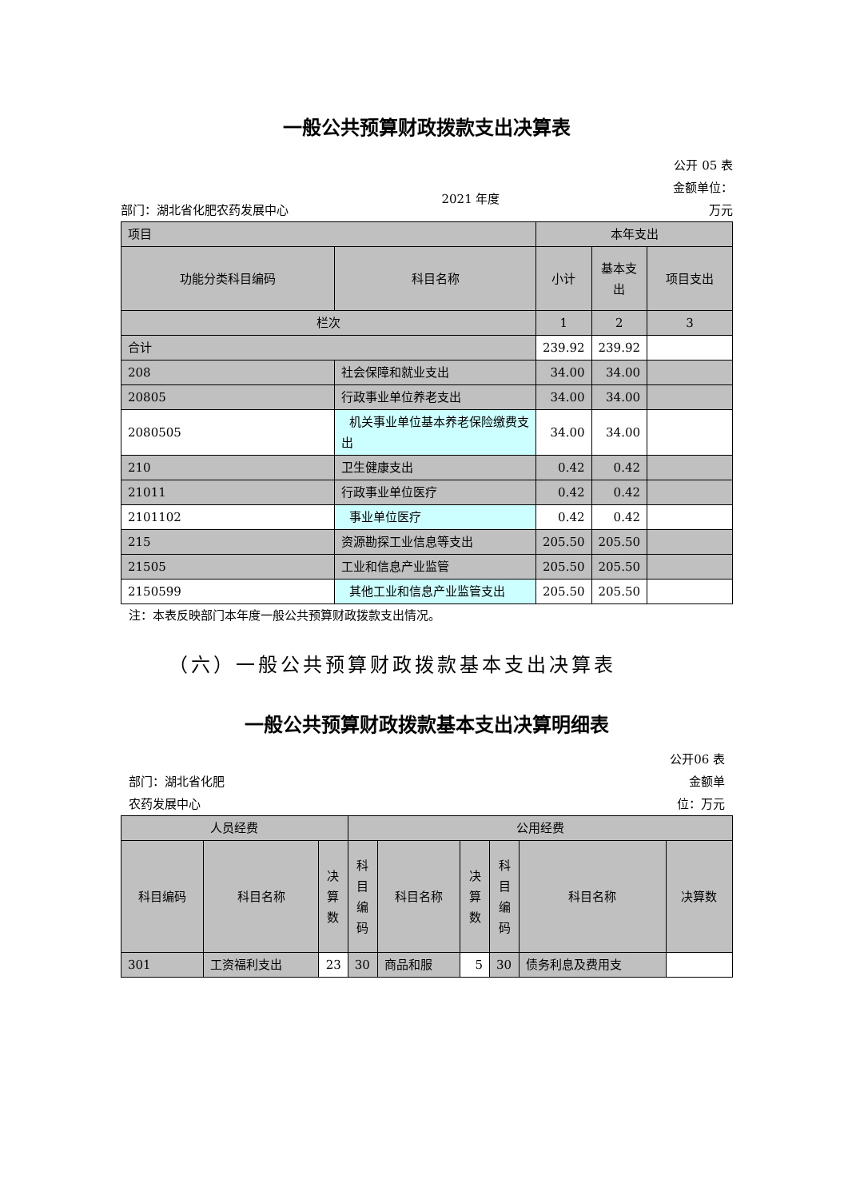一般公共预算财政拨款支出决算表
部门：湖北省化肥农药发展中心
2021 年度
公开 05 表
金额单位：
万元
| 项目 | | 本年支出 | | |
| 功能分类科目编码 | 科目名称 | 小计 | 基本支出 | 项目支出 |
| 栏次 | | 1 | 2 | 3 |
| 合计 | | 239.92 | 239.92 | |
| 208 | 社会保障和就业支出 | 34.00 | 34.00 | |
| 20805 | 行政事业单位养老支出 | 34.00 | 34.00 | |
| 2080505 | 机关事业单位基本养老保险缴费支出 | 34.00 | 34.00 | |
| 210 | 卫生健康支出 | 0.42 | 0.42 | |
| 21011 | 行政事业单位医疗 | 0.42 | 0.42 | |
| 2101102 | 事业单位医疗 | 0.42 | 0.42 | |
| 215 | 资源勘探工业信息等支出 | 205.50 | 205.50 | |
| 21505 | 工业和信息产业监管 | 205.50 | 205.50 | |
| 2150599 | 其他工业和信息产业监管支出 | 205.50 | 205.50 | |
注：本表反映部门本年度一般公共预算财政拨款支出情况。
（六）一般公共预算财政拨款基本支出决算表
一般公共预算财政拨款基本支出决算明细表
部门：湖北省化肥农药发展中心
公开06 表金额单位：万元
| 人员经费 | | | 公用经费 | | | | | |
| 科目编码 | 科目名称 | 决算数 | 科目编码 | 科目名称 | 决算数 | 科目编码 | 科目名称 | 决算数 |
| 301 | 工资福利支出 | 23 | 30 | 商品和服 | 5 | 30 | 债务利息及费用支 | |